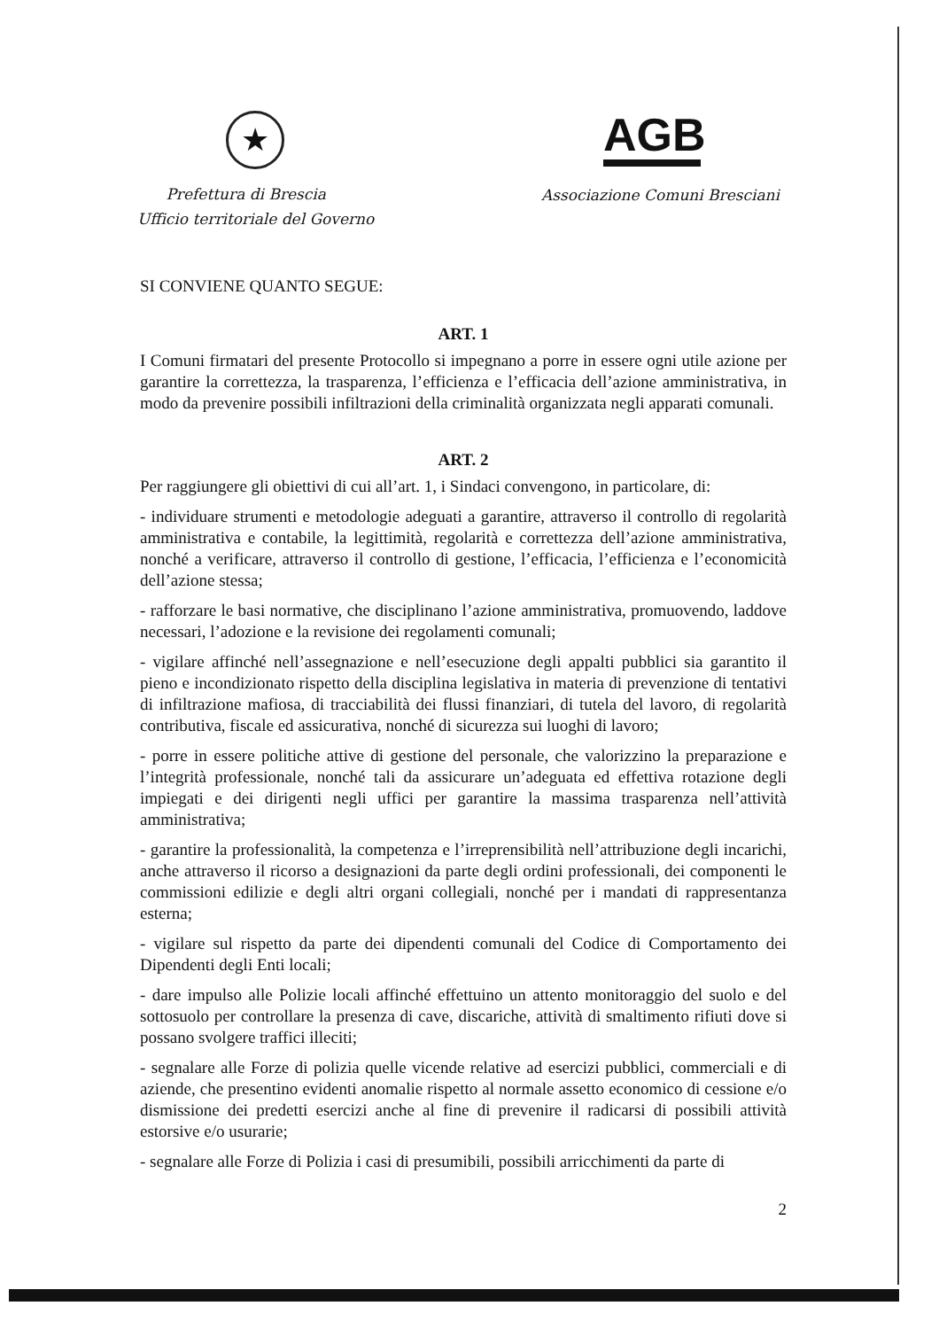★
Prefettura di Brescia
Ufficio territoriale del Governo
AGB
Associazione Comuni Bresciani
SI CONVIENE QUANTO SEGUE:
ART. 1
I Comuni firmatari del presente Protocollo si impegnano a porre in essere ogni utile azione per garantire la correttezza, la trasparenza, l’efficienza e l’efficacia dell’azione amministrativa, in modo da prevenire possibili infiltrazioni della criminalità organizzata negli apparati comunali.
ART. 2
Per raggiungere gli obiettivi di cui all’art. 1, i Sindaci convengono, in particolare, di:
- individuare strumenti e metodologie adeguati a garantire, attraverso il controllo di regolarità amministrativa e contabile, la legittimità, regolarità e correttezza dell’azione amministrativa, nonché a verificare, attraverso il controllo di gestione, l’efficacia, l’efficienza e l’economicità dell’azione stessa;
- rafforzare le basi normative, che disciplinano l’azione amministrativa, promuovendo, laddove necessari, l’adozione e la revisione dei regolamenti comunali;
- vigilare affinché nell’assegnazione e nell’esecuzione degli appalti pubblici sia garantito il pieno e incondizionato rispetto della disciplina legislativa in materia di prevenzione di tentativi di infiltrazione mafiosa, di tracciabilità dei flussi finanziari, di tutela del lavoro, di regolarità contributiva, fiscale ed assicurativa, nonché di sicurezza sui luoghi di lavoro;
- porre in essere politiche attive di gestione del personale, che valorizzino la preparazione e l’integrità professionale, nonché tali da assicurare un’adeguata ed effettiva rotazione degli impiegati e dei dirigenti negli uffici per garantire la massima trasparenza nell’attività amministrativa;
- garantire la professionalità, la competenza e l’irreprensibilità nell’attribuzione degli incarichi, anche attraverso il ricorso a designazioni da parte degli ordini professionali, dei componenti le commissioni edilizie e degli altri organi collegiali, nonché per i mandati di rappresentanza esterna;
- vigilare sul rispetto da parte dei dipendenti comunali del Codice di Comportamento dei Dipendenti degli Enti locali;
- dare impulso alle Polizie locali affinché effettuino un attento monitoraggio del suolo e del sottosuolo per controllare la presenza di cave, discariche, attività di smaltimento rifiuti dove si possano svolgere traffici illeciti;
- segnalare alle Forze di polizia quelle vicende relative ad esercizi pubblici, commerciali e di aziende, che presentino evidenti anomalie rispetto al normale assetto economico di cessione e/o dismissione dei predetti esercizi anche al fine di prevenire il radicarsi di possibili attività estorsive e/o usurarie;
- segnalare alle Forze di Polizia i casi di presumibili, possibili arricchimenti da parte di
2